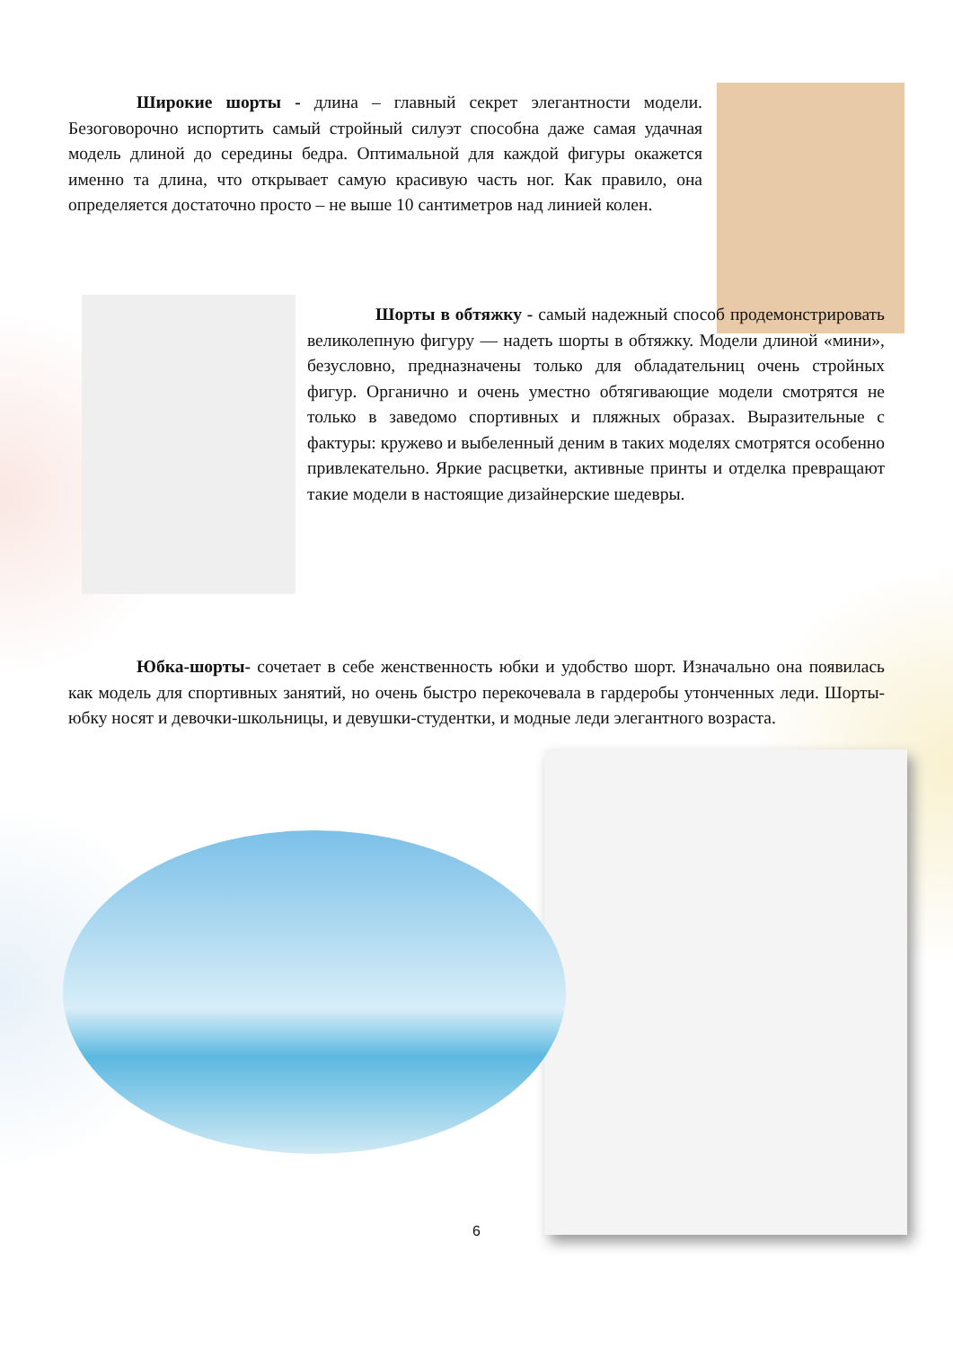Широкие шорты - длина – главный секрет элегантности модели. Безоговорочно испортить самый стройный силуэт способна даже самая удачная модель длиной до середины бедра. Оптимальной для каждой фигуры окажется именно та длина, что открывает самую красивую часть ног. Как правило, она определяется достаточно просто – не выше 10 сантиметров над линией колен.
Шорты в обтяжку - самый надежный способ продемонстрировать великолепную фигуру — надеть шорты в обтяжку. Модели длиной «мини», безусловно, предназначены только для обладательниц очень стройных фигур. Органично и очень уместно обтягивающие модели смотрятся не только в заведомо спортивных и пляжных образах. Выразительные с фактуры: кружево и выбеленный деним в таких моделях смотрятся особенно привлекательно. Яркие расцветки, активные принты и отделка превращают такие модели в настоящие дизайнерские шедевры.
Юбка-шорты- сочетает в себе женственность юбки и удобство шорт. Изначально она появилась как модель для спортивных занятий, но очень быстро перекочевала в гардеробы утонченных леди. Шорты-юбку носят и девочки-школьницы, и девушки-студентки, и модные леди элегантного возраста.
6